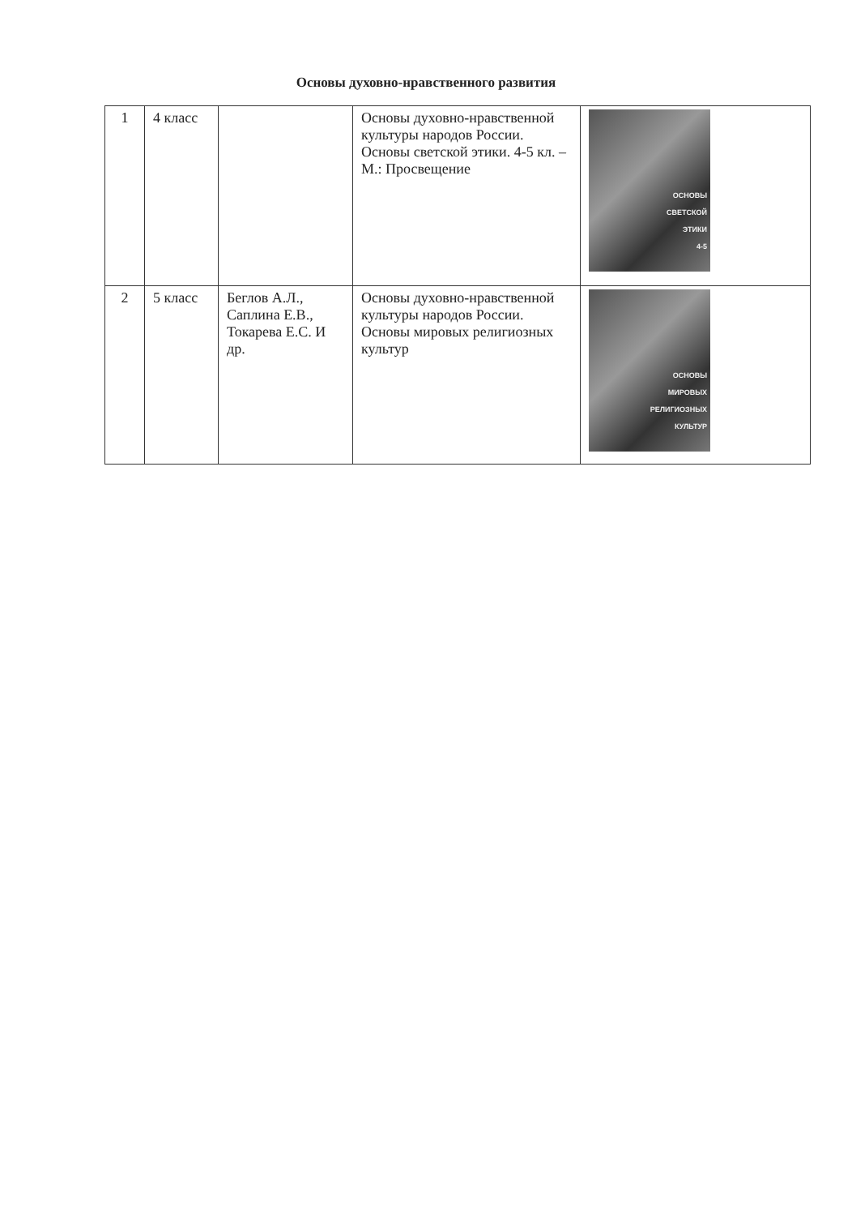Основы духовно-нравственного развития
| 1 | 4 класс | | Основы духовно-нравственной культуры народов России. Основы светской этики. 4-5 кл. – М.: Просвещение | ОСНОВЫ СВЕТСКОЙ ЭТИКИ 4-5 |
| 2 | 5 класс | Беглов А.Л., Саплина Е.В., Токарева Е.С. И др. | Основы духовно-нравственной культуры народов России. Основы мировых религиозных культур | ОСНОВЫ МИРОВЫХ РЕЛИГИОЗНЫХ КУЛЬТУР |